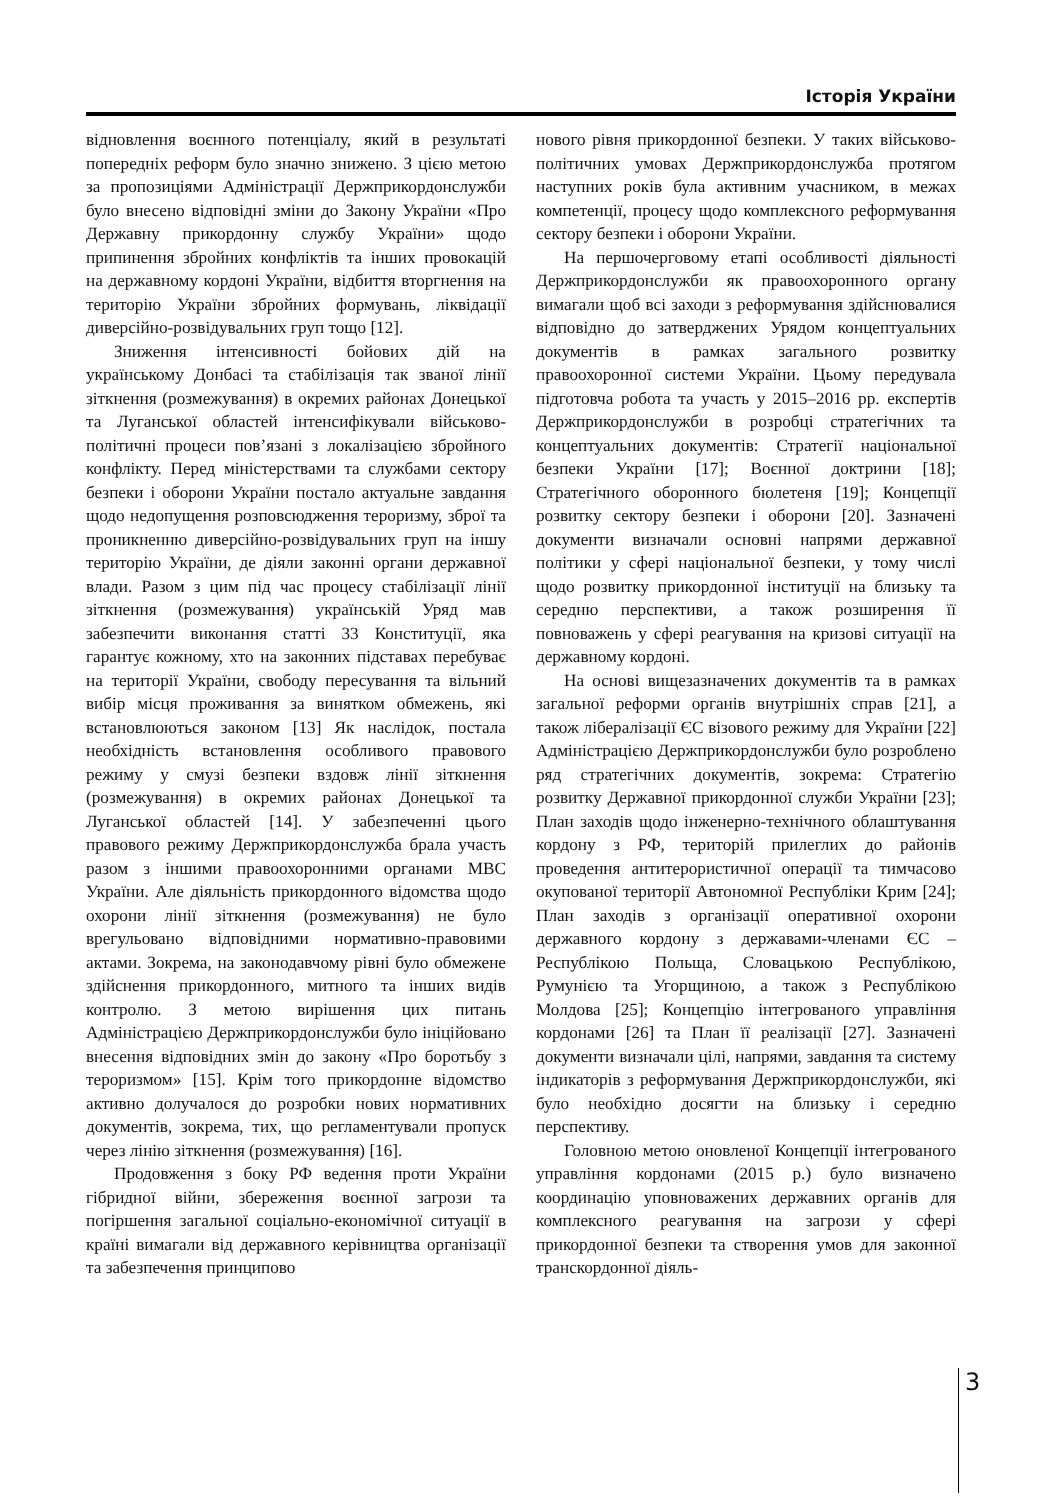Історія України
відновлення воєнного потенціалу, який в результаті попередніх реформ було значно знижено. З цією метою за пропозиціями Адміністрації Держприкордонслужби було внесено відповідні зміни до Закону України «Про Державну прикордонну службу України» щодо припинення збройних конфліктів та інших провокацій на державному кордоні України, відбиття вторгнення на територію України збройних формувань, ліквідації диверсійно-розвідувальних груп тощо [12].
Зниження інтенсивності бойових дій на українському Донбасі та стабілізація так званої лінії зіткнення (розмежування) в окремих районах Донецької та Луганської областей інтенсифікували військово-політичні процеси пов’язані з локалізацією збройного конфлікту. Перед міністерствами та службами сектору безпеки і оборони України постало актуальне завдання щодо недопущення розповсюдження тероризму, зброї та проникненню диверсійно-розвідувальних груп на іншу територію України, де діяли законні органи державної влади. Разом з цим під час процесу стабілізації лінії зіткнення (розмежування) українській Уряд мав забезпечити виконання статті 33 Конституції, яка гарантує кожному, хто на законних підставах перебуває на території України, свободу пересування та вільний вибір місця проживання за винятком обмежень, які встановлюються законом [13] Як наслідок, постала необхідність встановлення особливого правового режиму у смузі безпеки вздовж лінії зіткнення (розмежування) в окремих районах Донецької та Луганської областей [14]. У забезпеченні цього правового режиму Держприкордонслужба брала участь разом з іншими правоохоронними органами МВС України. Але діяльність прикордонного відомства щодо охорони лінії зіткнення (розмежування) не було врегульовано відповідними нормативно-правовими актами. Зокрема, на законодавчому рівні було обмежене здійснення прикордонного, митного та інших видів контролю. З метою вирішення цих питань Адміністрацією Держприкордонслужби було ініційовано внесення відповідних змін до закону «Про боротьбу з тероризмом» [15]. Крім того прикордонне відомство активно долучалося до розробки нових нормативних документів, зокрема, тих, що регламентували пропуск через лінію зіткнення (розмежування) [16].
Продовження з боку РФ ведення проти України гібридної війни, збереження воєнної загрози та погіршення загальної соціально-економічної ситуації в країні вимагали від державного керівництва організації та забезпечення принципово
нового рівня прикордонної безпеки. У таких військово-політичних умовах Держприкордонслужба протягом наступних років була активним учасником, в межах компетенції, процесу щодо комплексного реформування сектору безпеки і оборони України.
На першочерговому етапі особливості діяльності Держприкордонслужби як правоохоронного органу вимагали щоб всі заходи з реформування здійснювалися відповідно до затверджених Урядом концептуальних документів в рамках загального розвитку правоохоронної системи України. Цьому передувала підготовча робота та участь у 2015–2016 рр. експертів Держприкордонслужби в розробці стратегічних та концептуальних документів: Стратегії національної безпеки України [17]; Воєнної доктрини [18]; Стратегічного оборонного бюлетеня [19]; Концепції розвитку сектору безпеки і оборони [20]. Зазначені документи визначали основні напрями державної політики у сфері національної безпеки, у тому числі щодо розвитку прикордонної інституції на близьку та середню перспективи, а також розширення її повноважень у сфері реагування на кризові ситуації на державному кордоні.
На основі вищезазначених документів та в рамках загальної реформи органів внутрішніх справ [21], а також лібералізації ЄС візового режиму для України [22] Адміністрацією Держприкордонслужби було розроблено ряд стратегічних документів, зокрема: Стратегію розвитку Державної прикордонної служби України [23]; План заходів щодо інженерно-технічного облаштування кордону з РФ, територій прилеглих до районів проведення антитерористичної операції та тимчасово окупованої території Автономної Республіки Крим [24]; План заходів з організації оперативної охорони державного кордону з державами-членами ЄС – Республікою Польща, Словацькою Республікою, Румунією та Угорщиною, а також з Республікою Молдова [25]; Концепцію інтегрованого управління кордонами [26] та План її реалізації [27]. Зазначені документи визначали цілі, напрями, завдання та систему індикаторів з реформування Держприкордонслужби, які було необхідно досягти на близьку і середню перспективу.
Головною метою оновленої Концепції інтегрованого управління кордонами (2015 р.) було визначено координацію уповноважених державних органів для комплексного реагування на загрози у сфері прикордонної безпеки та створення умов для законної транскордонної діяль-
3